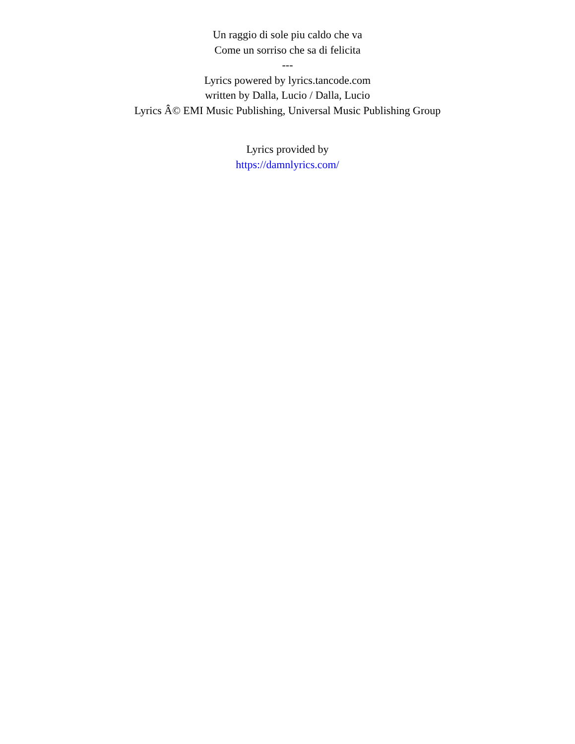Un raggio di sole piu caldo che va
Come un sorriso che sa di felicita
---
Lyrics powered by lyrics.tancode.com
written by Dalla, Lucio / Dalla, Lucio
Lyrics Â© EMI Music Publishing, Universal Music Publishing Group
Lyrics provided by
https://damnlyrics.com/